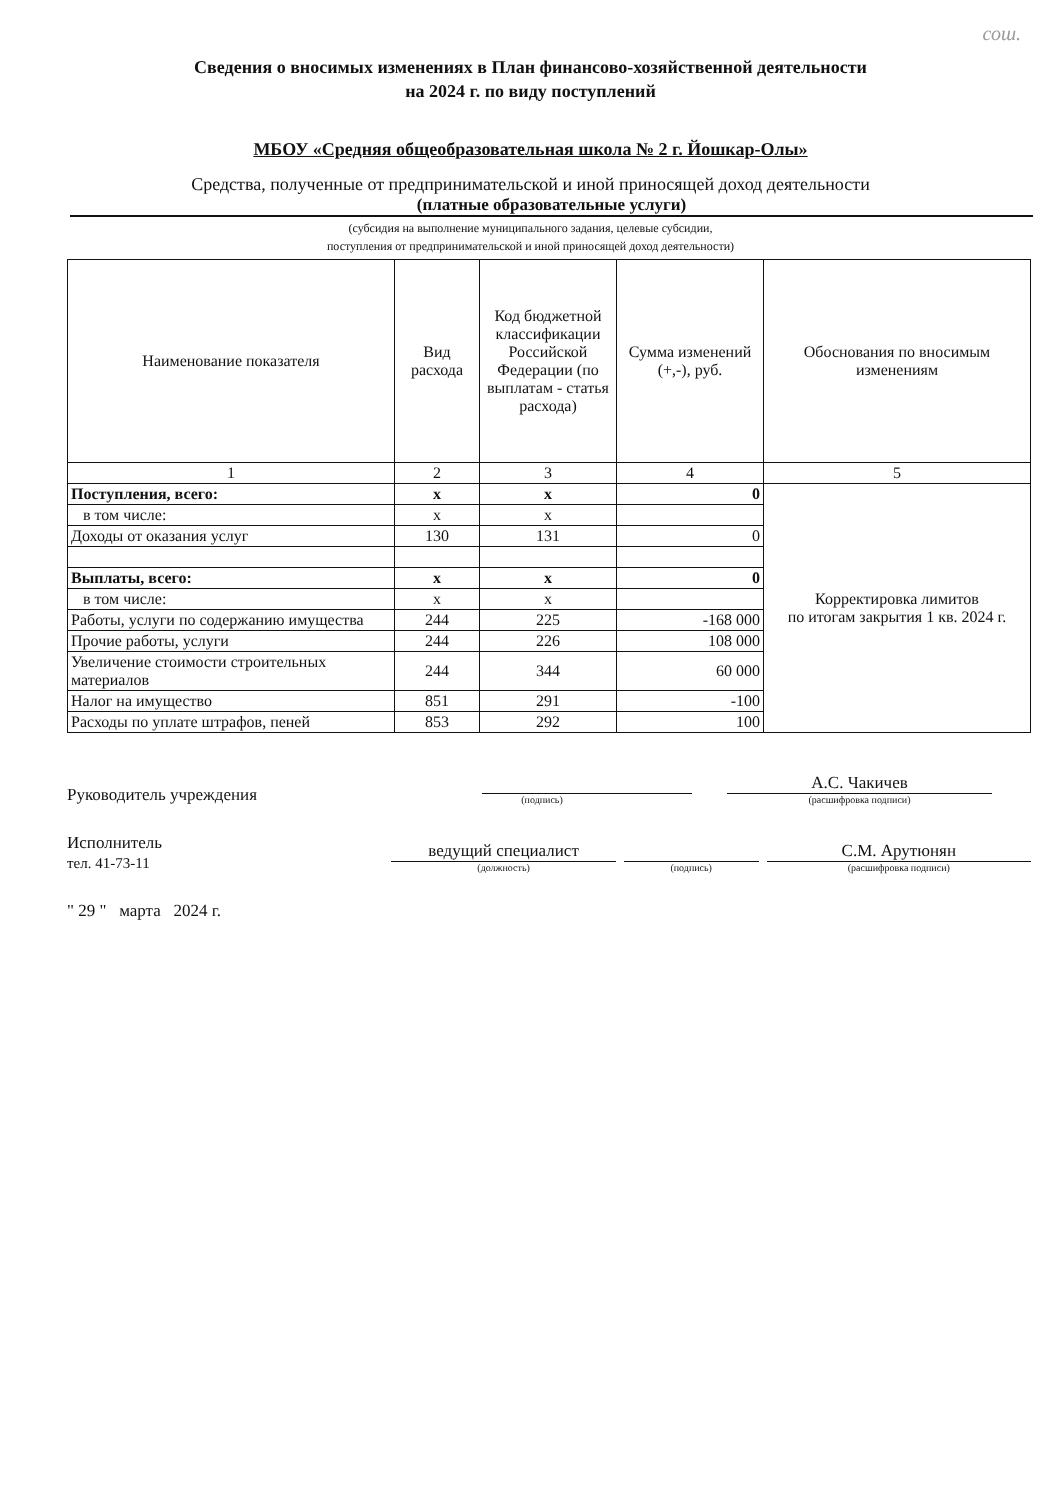сош.
Сведения о вносимых изменениях в План финансово-хозяйственной деятельности
на 2024 г. по виду поступлений
МБОУ «Средняя общеобразовательная школа № 2 г. Йошкар-Олы»
Средства, полученные от предпринимательской и иной приносящей доход деятельности
(платные образовательные услуги)
(субсидия на выполнение муниципального задания, целевые субсидии,
поступления от предпринимательской и иной приносящей доход деятельности)
| Наименование показателя | Вид расхода | Код бюджетной классификации Российской Федерации (по выплатам - статья расхода) | Сумма изменений (+,-), руб. | Обоснования по вносимым изменениям |
| --- | --- | --- | --- | --- |
| 1 | 2 | 3 | 4 | 5 |
| Поступления, всего: | x | x | 0 | Корректировка лимитов по итогам закрытия 1 кв. 2024 г. |
| в том числе: | x | x | | |
| Доходы от оказания услуг | 130 | 131 | 0 | |
| Выплаты, всего: | x | x | 0 | |
| в том числе: | x | x | | |
| Работы, услуги по содержанию имущества | 244 | 225 | -168 000 | |
| Прочие работы, услуги | 244 | 226 | 108 000 | |
| Увеличение стоимости строительных материалов | 244 | 344 | 60 000 | |
| Налог на имущество | 851 | 291 | -100 | |
| Расходы по уплате штрафов, пеней | 853 | 292 | 100 | |
Руководитель учреждения
(подпись)
А.С. Чакичев
(расшифровка подписи)
Исполнитель
тел. 41-73-11
ведущий специалист
(должность)
(подпись)
С.М. Арутюнян
(расшифровка подписи)
" 29 " марта 2024 г.